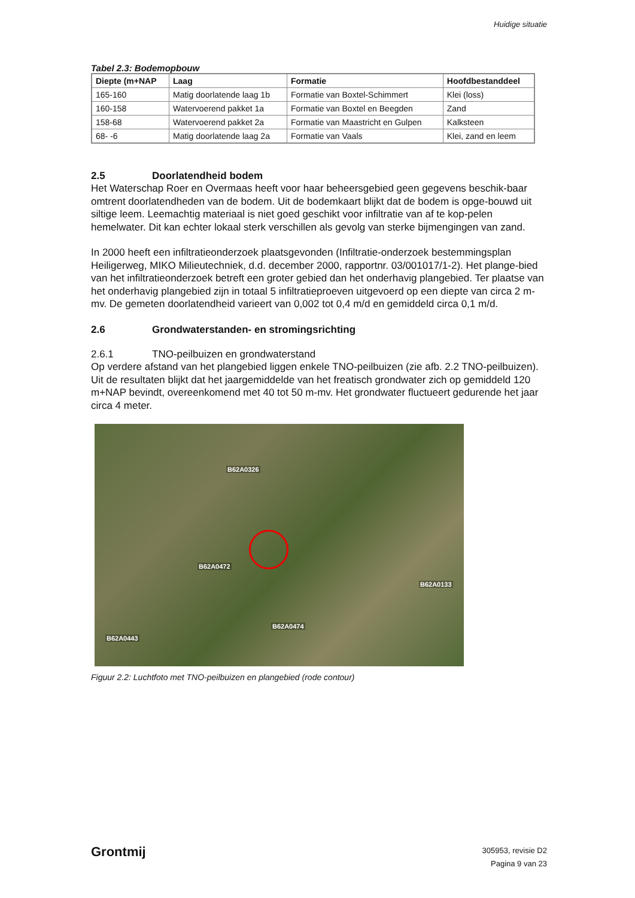Huidige situatie
Tabel 2.3: Bodemopbouw
| Diepte (m+NAP | Laag | Formatie | Hoofdbestanddeel |
| --- | --- | --- | --- |
| 165-160 | Matig doorlatende laag 1b | Formatie van Boxtel-Schimmert | Klei (loss) |
| 160-158 | Watervoerend pakket 1a | Formatie van Boxtel en Beegden | Zand |
| 158-68 | Watervoerend pakket 2a | Formatie van Maastricht en Gulpen | Kalksteen |
| 68- -6 | Matig doorlatende laag 2a | Formatie van Vaals | Klei, zand en leem |
2.5 Doorlatendheid bodem
Het Waterschap Roer en Overmaas heeft voor haar beheersgebied geen gegevens beschik-baar omtrent doorlatendheden van de bodem. Uit de bodemkaart blijkt dat de bodem is opge-bouwd uit siltige leem. Leemachtig materiaal is niet goed geschikt voor infiltratie van af te kop-pelen hemelwater. Dit kan echter lokaal sterk verschillen als gevolg van sterke bijmengingen van zand.
In 2000 heeft een infiltratieonderzoek plaatsgevonden (Infiltratie-onderzoek bestemmingsplan Heiligerweg, MIKO Milieutechniek, d.d. december 2000, rapportnr. 03/001017/1-2). Het plange-bied van het infiltratieonderzoek betreft een groter gebied dan het onderhavig plangebied. Ter plaatse van het onderhavig plangebied zijn in totaal 5 infiltratieproeven uitgevoerd op een diepte van circa 2 m-mv. De gemeten doorlatendheid varieert van 0,002 tot 0,4 m/d en gemiddeld circa 0,1 m/d.
2.6 Grondwaterstanden- en stromingsrichting
2.6.1 TNO-peilbuizen en grondwaterstand
Op verdere afstand van het plangebied liggen enkele TNO-peilbuizen (zie afb. 2.2 TNO-peilbuizen). Uit de resultaten blijkt dat het jaargemiddelde van het freatisch grondwater zich op gemiddeld 120 m+NAP bevindt, overeenkomend met 40 tot 50 m-mv. Het grondwater fluctueert gedurende het jaar circa 4 meter.
B62A0326
B62A0472
B62A0133
B62A0474
B62A0443
Figuur 2.2: Luchtfoto met TNO-peilbuizen en plangebied (rode contour)
Grontmij
305953, revisie D2
Pagina 9 van 23